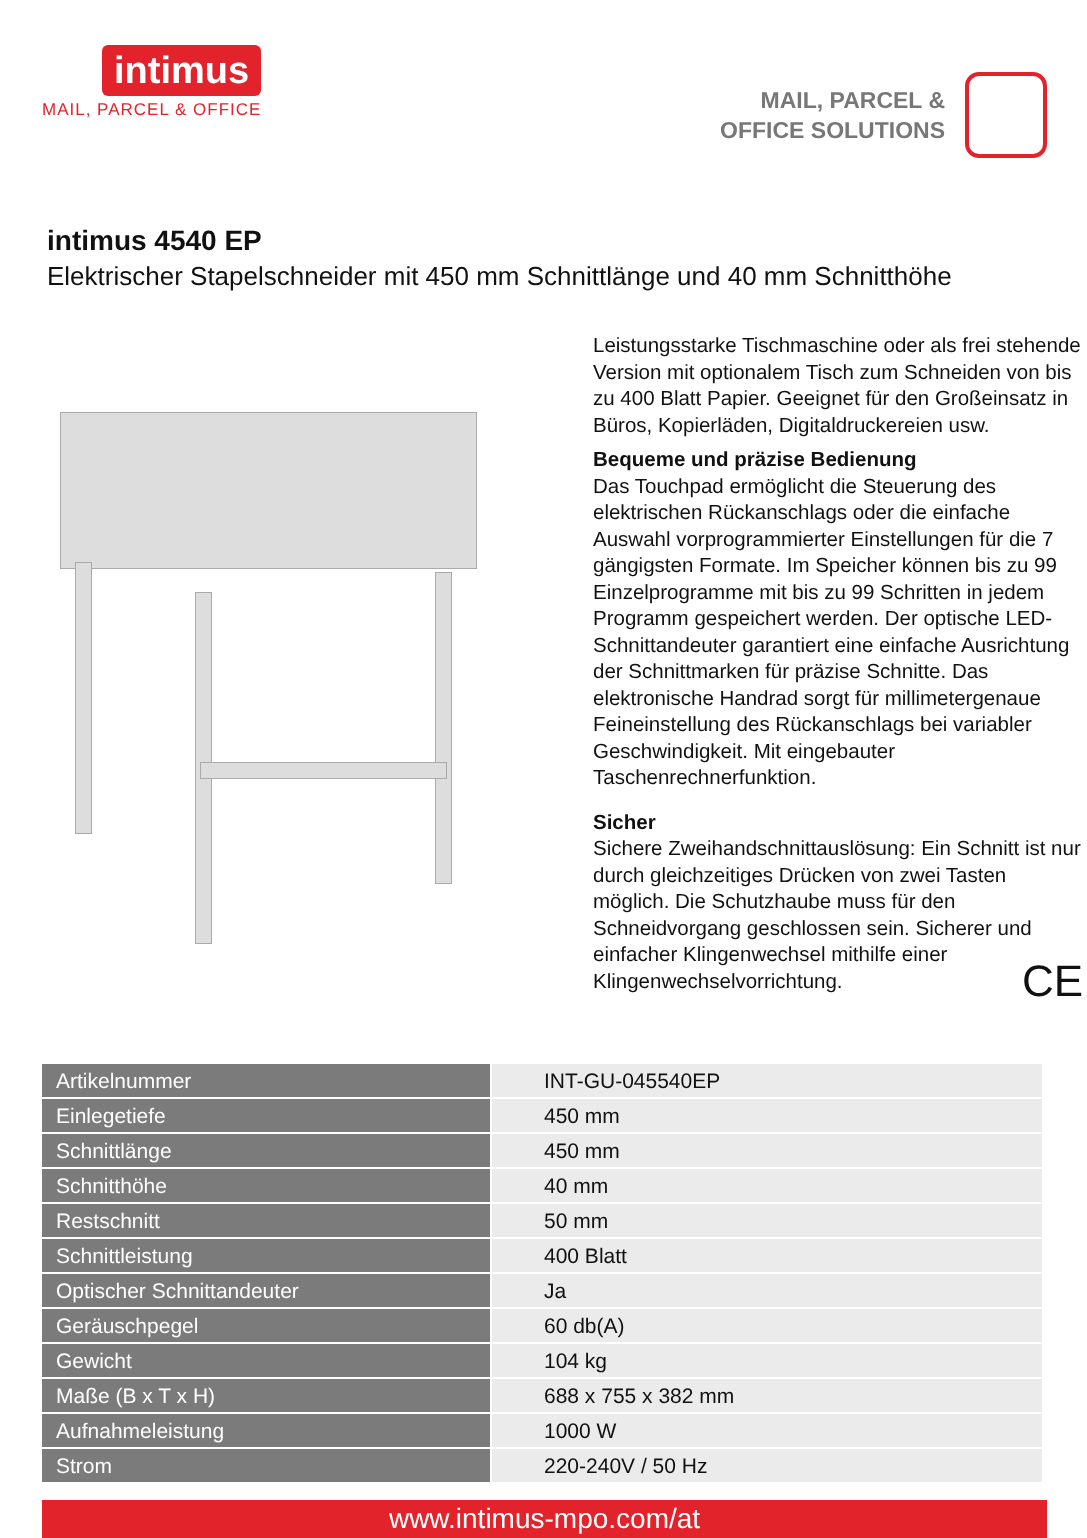intimus
MAIL, PARCEL & OFFICE
MAIL, PARCEL &
OFFICE SOLUTIONS
intimus 4540 EP
Elektrischer Stapelschneider mit 450 mm Schnittlänge und 40 mm Schnitthöhe
Leistungsstarke Tischmaschine oder als frei stehende Version mit optionalem Tisch zum Schneiden von bis zu 400 Blatt Papier. Geeignet für den Großeinsatz in Büros, Kopierläden, Digitaldruckereien usw.
Bequeme und präzise Bedienung
Das Touchpad ermöglicht die Steuerung des elektrischen Rückanschlags oder die einfache Auswahl vorprogrammierter Einstellungen für die 7 gängigsten Formate. Im Speicher können bis zu 99 Einzelprogramme mit bis zu 99 Schritten in jedem Programm gespeichert werden. Der optische LED-Schnittandeuter garantiert eine einfache Ausrichtung der Schnittmarken für präzise Schnitte. Das elektronische Handrad sorgt für millimetergenaue Feineinstellung des Rückanschlags bei variabler Geschwindigkeit. Mit eingebauter Taschenrechnerfunktion.
Sicher
Sichere Zweihandschnittauslösung: Ein Schnitt ist nur durch gleichzeitiges Drücken von zwei Tasten möglich. Die Schutzhaube muss für den Schneidvorgang geschlossen sein. Sicherer und einfacher Klingenwechsel mithilfe einer Klingenwechselvorrichtung. CE
| Artikelnummer | INT-GU-045540EP |
| Einlegetiefe | 450 mm |
| Schnittlänge | 450 mm |
| Schnitthöhe | 40 mm |
| Restschnitt | 50 mm |
| Schnittleistung | 400 Blatt |
| Optischer Schnittandeuter | Ja |
| Geräuschpegel | 60 db(A) |
| Gewicht | 104 kg |
| Maße (B x T x H) | 688 x 755 x 382 mm |
| Aufnahmeleistung | 1000 W |
| Strom | 220-240V / 50 Hz |
www.intimus-mpo.com/at